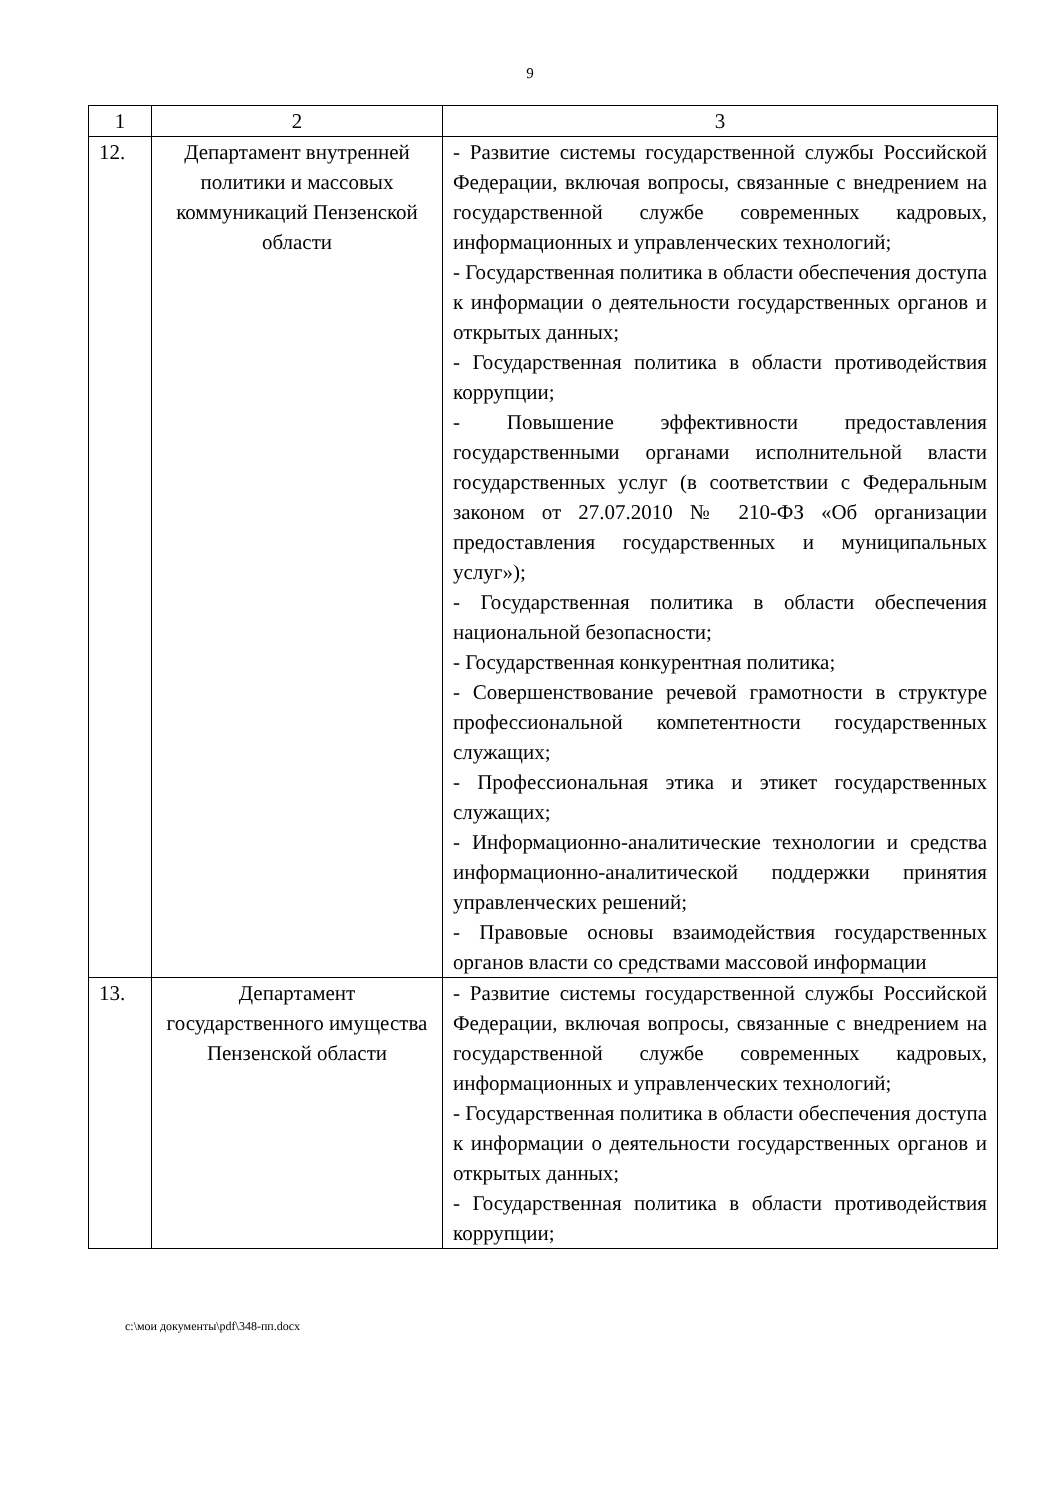9
| 1 | 2 | 3 |
| --- | --- | --- |
| 12. | Департамент внутренней политики и массовых коммуникаций Пензенской области | - Развитие системы государственной службы Российской Федерации, включая вопросы, связанные с внедрением на государственной службе современных кадровых, информационных и управленческих технологий; - Государственная политика в области обеспечения доступа к информации о деятельности государственных органов и открытых данных; - Государственная политика в области противодействия коррупции; - Повышение эффективности предоставления государственными органами исполнительной власти государственных услуг (в соответствии с Федеральным законом от 27.07.2010 № 210-ФЗ «Об организации предоставления государственных и муниципальных услуг»); - Государственная политика в области обеспечения национальной безопасности; - Государственная конкурентная политика; - Совершенствование речевой грамотности в структуре профессиональной компетентности государственных служащих; - Профессиональная этика и этикет государственных служащих; - Информационно-аналитические технологии и средства информационно-аналитической поддержки принятия управленческих решений; - Правовые основы взаимодействия государственных органов власти со средствами массовой информации |
| 13. | Департамент государственного имущества Пензенской области | - Развитие системы государственной службы Российской Федерации, включая вопросы, связанные с внедрением на государственной службе современных кадровых, информационных и управленческих технологий; - Государственная политика в области обеспечения доступа к информации о деятельности государственных органов и открытых данных; - Государственная политика в области противодействия коррупции; |
c:\мои документы\pdf\348-пп.docx